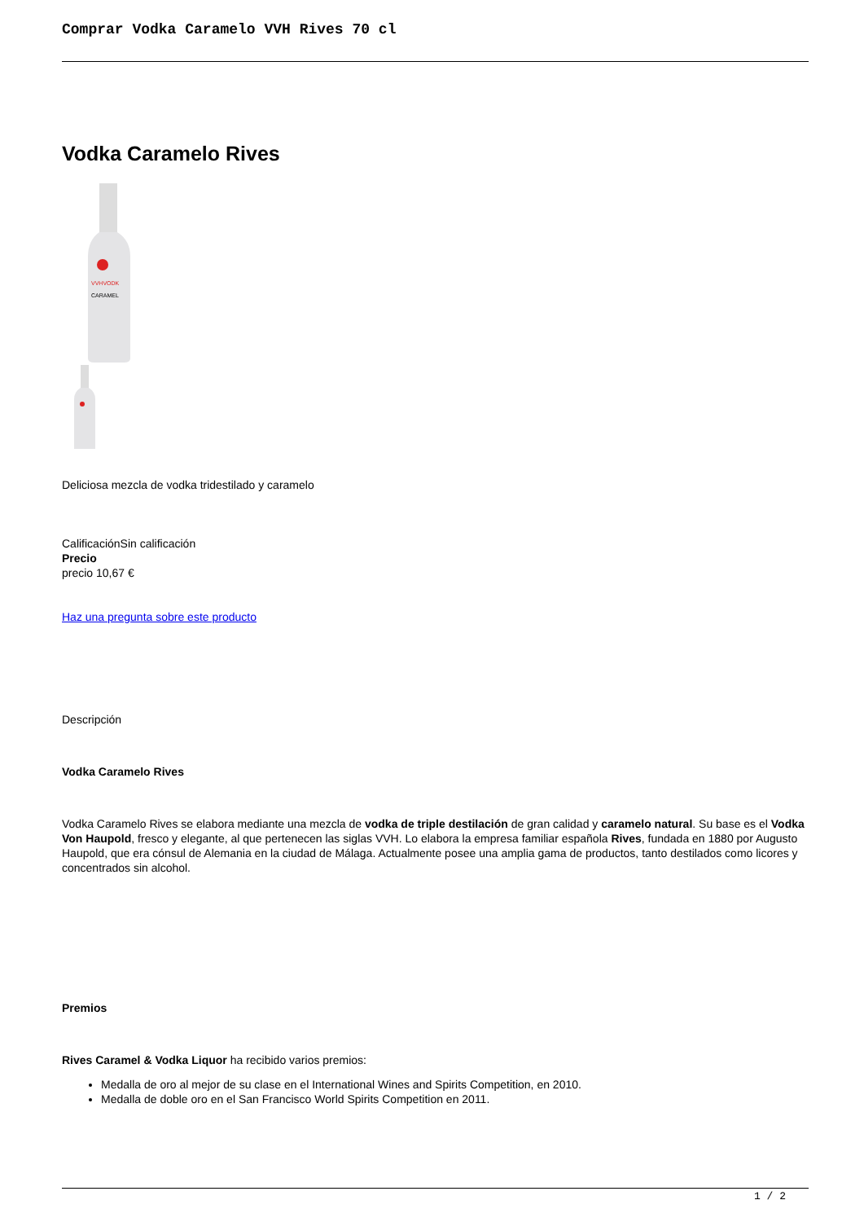Comprar Vodka Caramelo VVH Rives 70 cl
Vodka Caramelo Rives
VVHVODK
CARAMEL
Deliciosa mezcla de vodka tridestilado y caramelo
CalificaciónSin calificación
Precio
precio 10,67 €
Haz una pregunta sobre este producto
Descripción
Vodka Caramelo Rives
Vodka Caramelo Rives se elabora mediante una mezcla de vodka de triple destilación de gran calidad y caramelo natural. Su base es el Vodka Von Haupold, fresco y elegante, al que pertenecen las siglas VVH. Lo elabora la empresa familiar española Rives, fundada en 1880 por Augusto Haupold, que era cónsul de Alemania en la ciudad de Málaga. Actualmente posee una amplia gama de productos, tanto destilados como licores y concentrados sin alcohol.
Premios
Rives Caramel & Vodka Liquor ha recibido varios premios:
Medalla de oro al mejor de su clase en el International Wines and Spirits Competition, en 2010.
Medalla de doble oro en el San Francisco World Spirits Competition en 2011.
1 / 2